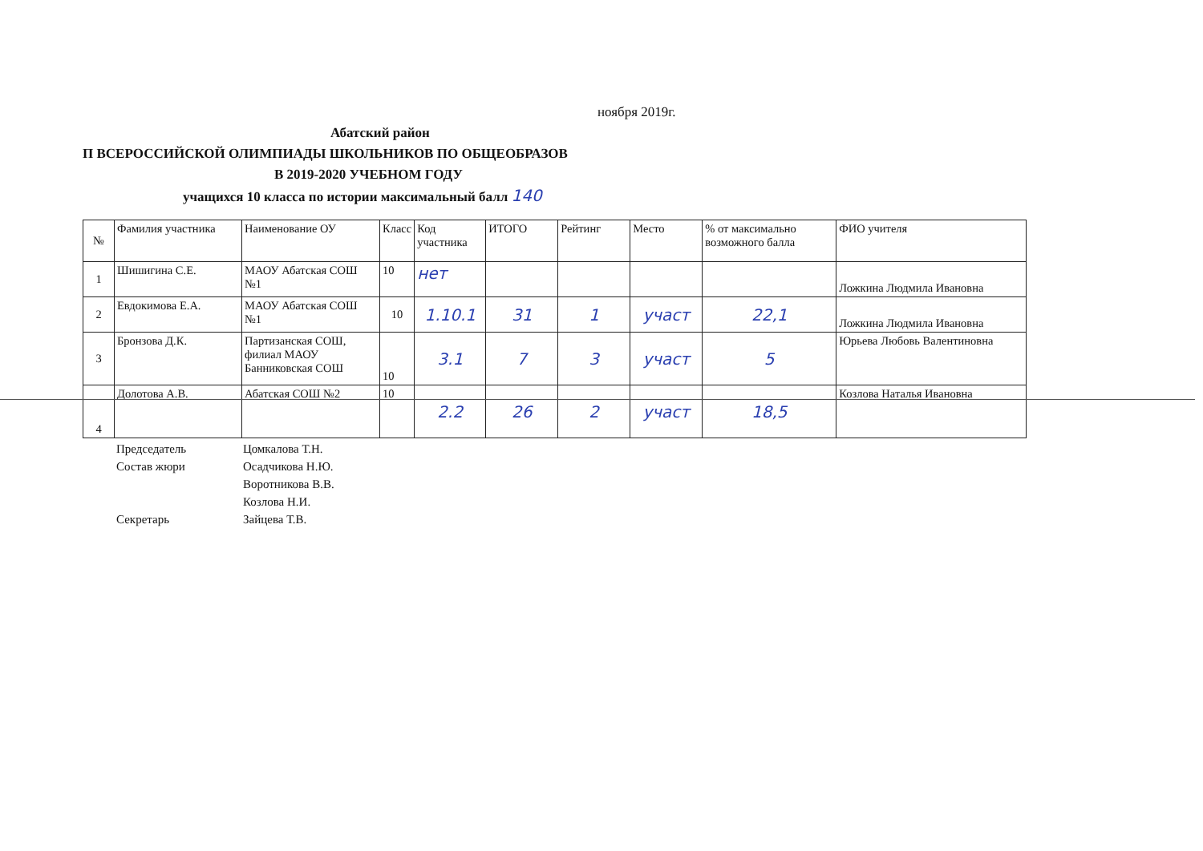ноября 2019г.
Абатский район
П ВСЕРОССИЙСКОЙ ОЛИМПИАДЫ ШКОЛЬНИКОВ ПО ОБЩЕОБРАЗОВ
В 2019-2020 УЧЕБНОМ ГОДУ
учащихся 10 класса по истории максимальный балл 140
| № | Фамилия участника | Наименование ОУ | Класс | Код участника | ИТОГО | Рейтинг | Место | % от максимально возможного балла | ФИО учителя |
| --- | --- | --- | --- | --- | --- | --- | --- | --- | --- |
| 1 | Шишигина С.Е. | МАОУ Абатская СОШ №1 | 10 | нет | | | | | Ложкина Людмила Ивановна |
| 2 | Евдокимова Е.А. | МАОУ Абатская СОШ №1 | 10 | 1.10.1 | 31 | 1 | участ | 22,1 | Ложкина Людмила Ивановна |
| 3 | Бронзова Д.К. | Партизанская СОШ, филиал МАОУ Банниковская СОШ | 10 | 3.1 | 7 | 3 | участ | 5 | Юрьева Любовь Валентиновна |
| 4 | Долотова А.В. | Абатская СОШ №2 | 10 | 2.2 | 26 | 2 | участ | 18,5 | Козлова Наталья Ивановна |
Председатель Цомкалова Т.Н.
Состав жюри Осадчикова Н.Ю.
Воротникова В.В.
Козлова Н.И.
Секретарь Зайцева Т.В.